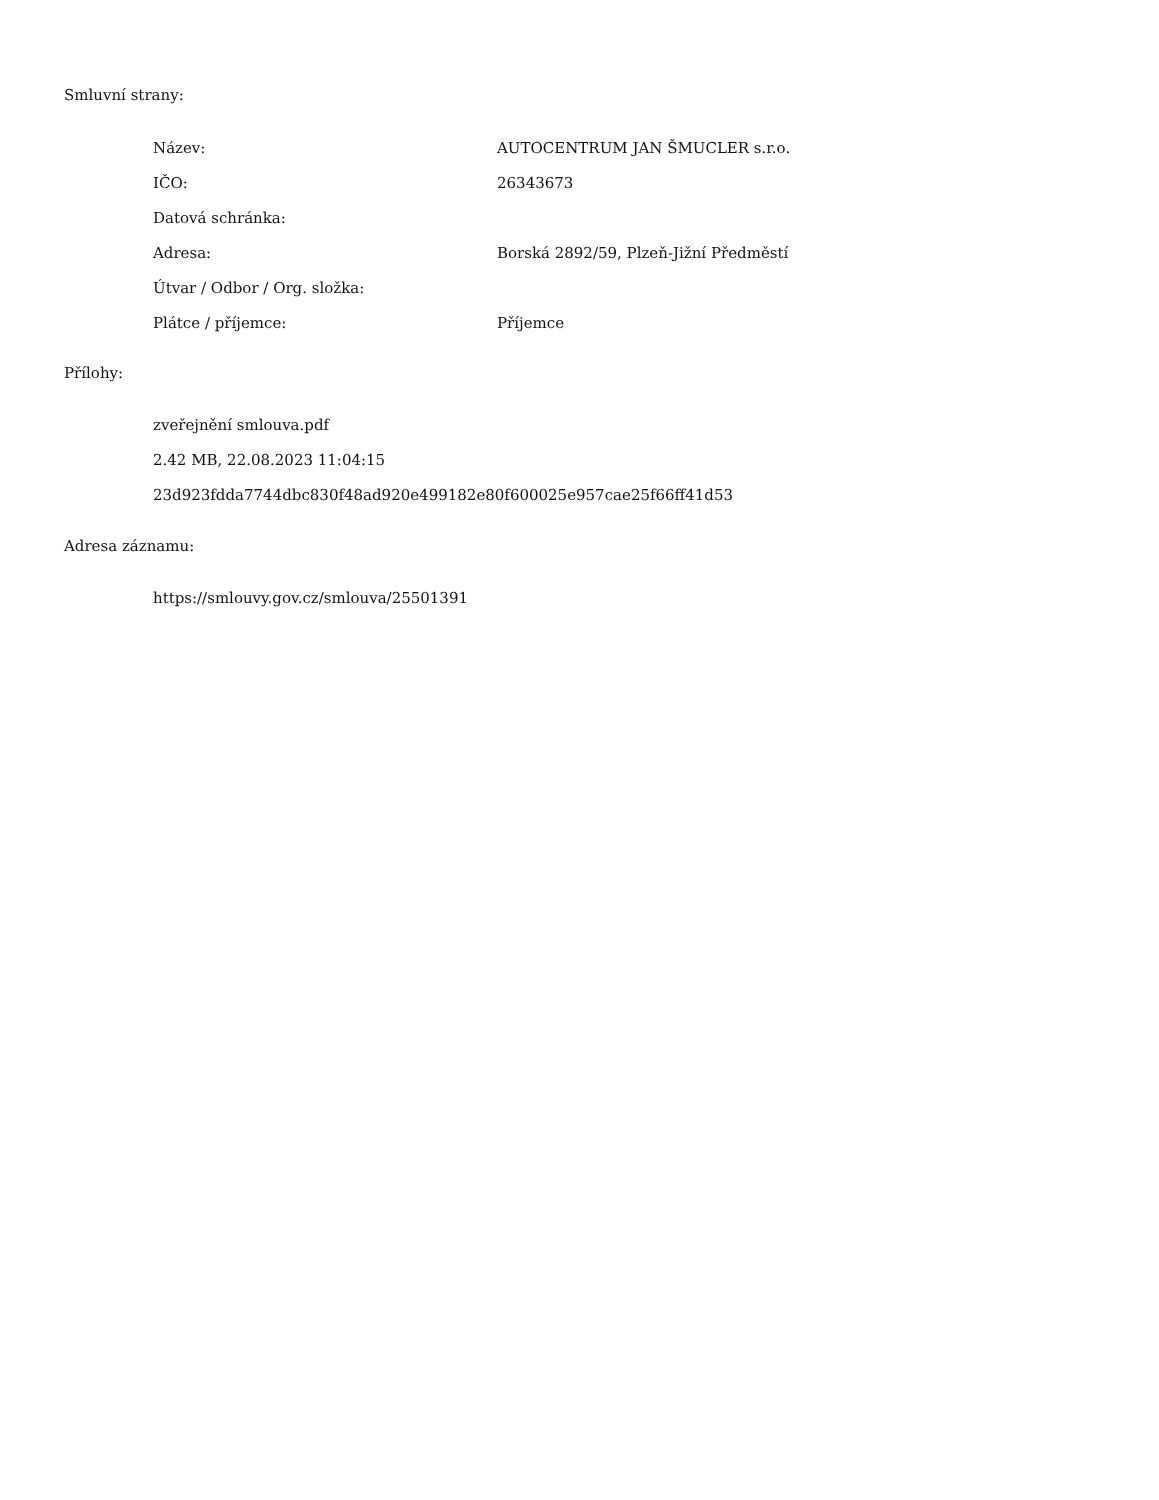Smluvní strany:
| Název: | AUTOCENTRUM JAN ŠMUCLER s.r.o. |
| IČO: | 26343673 |
| Datová schránka: | |
| Adresa: | Borská 2892/59, Plzeň-Jižní Předměstí |
| Útvar / Odbor / Org. složka: | |
| Plátce / příjemce: | Příjemce |
Přílohy:
zveřejnění smlouva.pdf
2.42 MB, 22.08.2023 11:04:15
23d923fdda7744dbc830f48ad920e499182e80f600025e957cae25f66ff41d53
Adresa záznamu:
https://smlouvy.gov.cz/smlouva/25501391